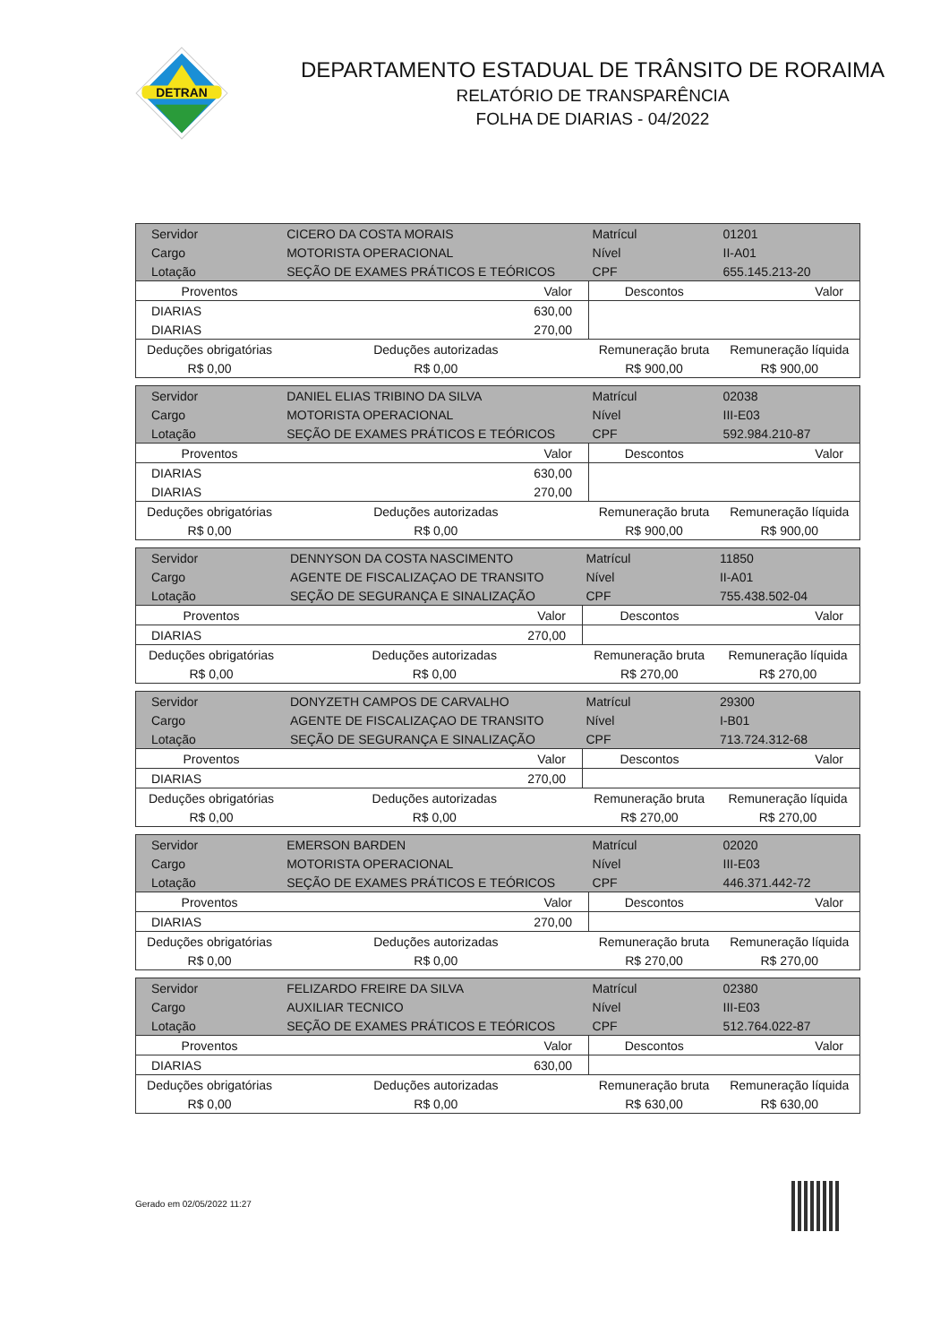DETRAN
DEPARTAMENTO ESTADUAL DE TRÂNSITO DE RORAIMA
RELATÓRIO DE TRANSPARÊNCIA
FOLHA DE DIARIAS - 04/2022
| Servidor | CICERO DA COSTA MORAIS | | | Matrícul | 01201 |
| Cargo | MOTORISTA OPERACIONAL | | | Nível | II-A01 |
| Lotação | SEÇÃO DE EXAMES PRÁTICOS E TEÓRICOS | | | CPF | 655.145.213-20 |
| Proventos | | Valor | Descontos | | Valor |
| DIARIAS | | 630,00 | | | |
| DIARIAS | | 270,00 | | | |
| Deduções obrigatórias | Deduções autorizadas | | Remuneração bruta | | Remuneração líquida |
| R$ 0,00 | R$ 0,00 | | R$ 900,00 | | R$ 900,00 |
| Servidor | DANIEL ELIAS TRIBINO DA SILVA | | | Matrícul | 02038 |
| Cargo | MOTORISTA OPERACIONAL | | | Nível | III-E03 |
| Lotação | SEÇÃO DE EXAMES PRÁTICOS E TEÓRICOS | | | CPF | 592.984.210-87 |
| Proventos | | Valor | Descontos | | Valor |
| DIARIAS | | 630,00 | | | |
| DIARIAS | | 270,00 | | | |
| Deduções obrigatórias | Deduções autorizadas | | Remuneração bruta | | Remuneração líquida |
| R$ 0,00 | R$ 0,00 | | R$ 900,00 | | R$ 900,00 |
| Servidor | DENNYSON DA COSTA NASCIMENTO | | | Matrícul | 11850 |
| Cargo | AGENTE DE FISCALIZAÇAO DE TRANSITO | | | Nível | II-A01 |
| Lotação | SEÇÃO DE SEGURANÇA E SINALIZAÇÃO | | | CPF | 755.438.502-04 |
| Proventos | | Valor | Descontos | | Valor |
| DIARIAS | | 270,00 | | | |
| Deduções obrigatórias | Deduções autorizadas | | Remuneração bruta | | Remuneração líquida |
| R$ 0,00 | R$ 0,00 | | R$ 270,00 | | R$ 270,00 |
| Servidor | DONYZETH CAMPOS DE CARVALHO | | | Matrícul | 29300 |
| Cargo | AGENTE DE FISCALIZAÇAO DE TRANSITO | | | Nível | I-B01 |
| Lotação | SEÇÃO DE SEGURANÇA E SINALIZAÇÃO | | | CPF | 713.724.312-68 |
| Proventos | | Valor | Descontos | | Valor |
| DIARIAS | | 270,00 | | | |
| Deduções obrigatórias | Deduções autorizadas | | Remuneração bruta | | Remuneração líquida |
| R$ 0,00 | R$ 0,00 | | R$ 270,00 | | R$ 270,00 |
| Servidor | EMERSON BARDEN | | | Matrícul | 02020 |
| Cargo | MOTORISTA OPERACIONAL | | | Nível | III-E03 |
| Lotação | SEÇÃO DE EXAMES PRÁTICOS E TEÓRICOS | | | CPF | 446.371.442-72 |
| Proventos | | Valor | Descontos | | Valor |
| DIARIAS | | 270,00 | | | |
| Deduções obrigatórias | Deduções autorizadas | | Remuneração bruta | | Remuneração líquida |
| R$ 0,00 | R$ 0,00 | | R$ 270,00 | | R$ 270,00 |
| Servidor | FELIZARDO FREIRE DA SILVA | | | Matrícul | 02380 |
| Cargo | AUXILIAR TECNICO | | | Nível | III-E03 |
| Lotação | SEÇÃO DE EXAMES PRÁTICOS E TEÓRICOS | | | CPF | 512.764.022-87 |
| Proventos | | Valor | Descontos | | Valor |
| DIARIAS | | 630,00 | | | |
| Deduções obrigatórias | Deduções autorizadas | | Remuneração bruta | | Remuneração líquida |
| R$ 0,00 | R$ 0,00 | | R$ 630,00 | | R$ 630,00 |
Gerado em 02/05/2022 11:27